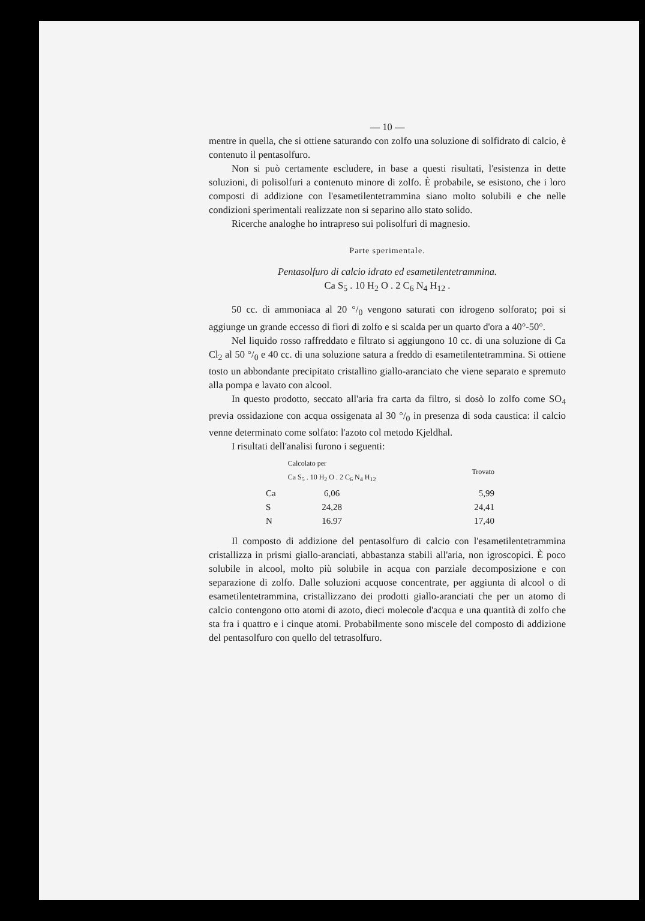— 10 —
mentre in quella, che si ottiene saturando con zolfo una soluzione di solfidrato di calcio, è contenuto il pentasolfuro.
Non si può certamente escludere, in base a questi risultati, l'esistenza in dette soluzioni, di polisolfuri a contenuto minore di zolfo. È probabile, se esistono, che i loro composti di addizione con l'esametilentetrammina siano molto solubili e che nelle condizioni sperimentali realizzate non si separino allo stato solido.
Ricerche analoghe ho intrapreso sui polisolfuri di magnesio.
Parte sperimentale.
Pentasolfuro di calcio idrato ed esametilentetrammina.
Ca S<sub>5</sub> . 10 H<sub>2</sub> O . 2 C<sub>6</sub> N<sub>4</sub> H<sub>12</sub> .
50 cc. di ammoniaca al 20 °/<sub>0</sub> vengono saturati con idrogeno solforato; poi si aggiunge un grande eccesso di fiori di zolfo e si scalda per un quarto d'ora a 40°-50°.
Nel liquido rosso raffreddato e filtrato si aggiungono 10 cc. di una soluzione di Ca Cl<sub>2</sub> al 50 °/<sub>0</sub> e 40 cc. di una soluzione satura a freddo di esametilentetrammina. Si ottiene tosto un abbondante precipitato cristallino giallo-aranciato che viene separato e spremuto alla pompa e lavato con alcool.
In questo prodotto, seccato all'aria fra carta da filtro, si dosò lo zolfo come SO<sub>4</sub> previa ossidazione con acqua ossigenata al 30 °/<sub>0</sub> in presenza di soda caustica: il calcio venne determinato come solfato: l'azoto col metodo Kjeldhal.
I risultati dell'analisi furono i seguenti:
| | Calcolato per Ca S<sub>5</sub> . 10 H<sub>2</sub> O . 2 C<sub>6</sub> N<sub>4</sub> H<sub>12</sub> | Trovato |
| --- | --- | --- |
| Ca | 6,06 | 5,99 |
| S | 24,28 | 24,41 |
| N | 16.97 | 17,40 |
Il composto di addizione del pentasolfuro di calcio con l'esametilentetrammina cristallizza in prismi giallo-aranciati, abbastanza stabili all'aria, non igroscopici. È poco solubile in alcool, molto più solubile in acqua con parziale decomposizione e con separazione di zolfo. Dalle soluzioni acquose concentrate, per aggiunta di alcool o di esametilentetrammina, cristallizzano dei prodotti giallo-aranciati che per un atomo di calcio contengono otto atomi di azoto, dieci molecole d'acqua e una quantità di zolfo che sta fra i quattro e i cinque atomi. Probabilmente sono miscele del composto di addizione del pentasolfuro con quello del tetrasolfuro.